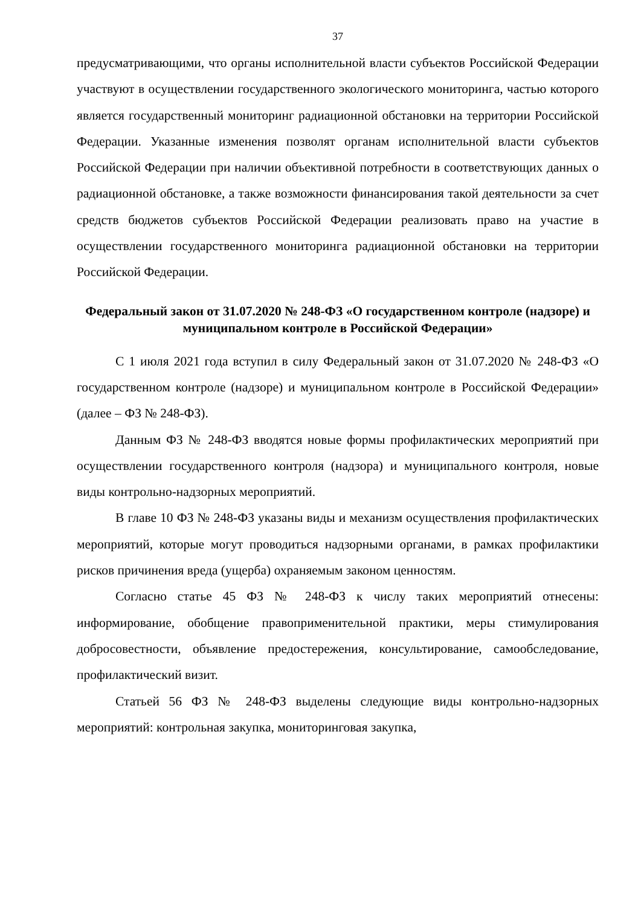37
предусматривающими, что органы исполнительной власти субъектов Российской Федерации участвуют в осуществлении государственного экологического мониторинга, частью которого является государственный мониторинг радиационной обстановки на территории Российской Федерации. Указанные изменения позволят органам исполнительной власти субъектов Российской Федерации при наличии объективной потребности в соответствующих данных о радиационной обстановке, а также возможности финансирования такой деятельности за счет средств бюджетов субъектов Российской Федерации реализовать право на участие в осуществлении государственного мониторинга радиационной обстановки на территории Российской Федерации.
Федеральный закон от 31.07.2020 № 248-ФЗ «О государственном контроле (надзоре) и муниципальном контроле в Российской Федерации»
С 1 июля 2021 года вступил в силу Федеральный закон от 31.07.2020 № 248-ФЗ «О государственном контроле (надзоре) и муниципальном контроле в Российской Федерации» (далее – ФЗ № 248-ФЗ).
Данным ФЗ № 248-ФЗ вводятся новые формы профилактических мероприятий при осуществлении государственного контроля (надзора) и муниципального контроля, новые виды контрольно-надзорных мероприятий.
В главе 10 ФЗ № 248-ФЗ указаны виды и механизм осуществления профилактических мероприятий, которые могут проводиться надзорными органами, в рамках профилактики рисков причинения вреда (ущерба) охраняемым законом ценностям.
Согласно статье 45 ФЗ № 248-ФЗ к числу таких мероприятий отнесены: информирование, обобщение правоприменительной практики, меры стимулирования добросовестности, объявление предостережения, консультирование, самообследование, профилактический визит.
Статьей 56 ФЗ № 248-ФЗ выделены следующие виды контрольно-надзорных мероприятий: контрольная закупка, мониторинговая закупка,